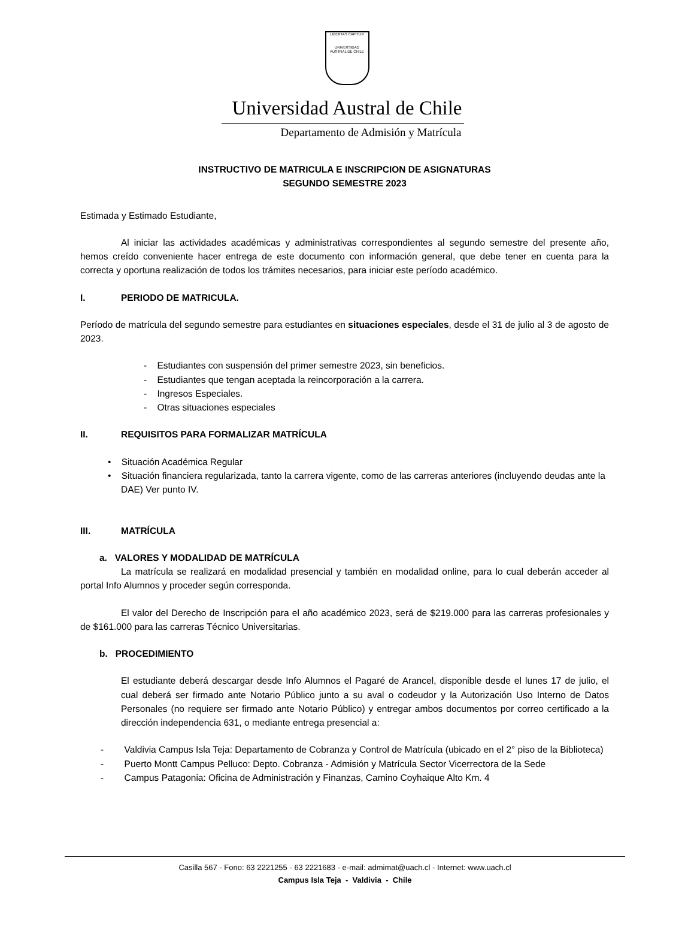LIBERTAS CAPITUR
UNIVERSIDAD AUSTRAL DE CHILE
Universidad Austral de Chile
Departamento de Admisión y Matrícula
INSTRUCTIVO DE MATRICULA E INSCRIPCION DE ASIGNATURAS
SEGUNDO SEMESTRE 2023
Estimada y Estimado Estudiante,
Al iniciar las actividades académicas y administrativas correspondientes al segundo semestre del presente año, hemos creído conveniente hacer entrega de este documento con información general, que debe tener en cuenta para la correcta y oportuna realización de todos los trámites necesarios, para iniciar este período académico.
I. PERIODO DE MATRICULA.
Período de matrícula del segundo semestre para estudiantes en situaciones especiales, desde el 31 de julio al 3 de agosto de 2023.
- Estudiantes con suspensión del primer semestre 2023, sin beneficios.
- Estudiantes que tengan aceptada la reincorporación a la carrera.
- Ingresos Especiales.
- Otras situaciones especiales
II. REQUISITOS PARA FORMALIZAR MATRÍCULA
• Situación Académica Regular
• Situación financiera regularizada, tanto la carrera vigente, como de las carreras anteriores (incluyendo deudas ante la DAE) Ver punto IV.
III. MATRÍCULA
a. VALORES Y MODALIDAD DE MATRÍCULA
La matrícula se realizará en modalidad presencial y también en modalidad online, para lo cual deberán acceder al portal Info Alumnos y proceder según corresponda.
El valor del Derecho de Inscripción para el año académico 2023, será de $219.000 para las carreras profesionales y de $161.000 para las carreras Técnico Universitarias.
b. PROCEDIMIENTO
El estudiante deberá descargar desde Info Alumnos el Pagaré de Arancel, disponible desde el lunes 17 de julio, el cual deberá ser firmado ante Notario Público junto a su aval o codeudor y la Autorización Uso Interno de Datos Personales (no requiere ser firmado ante Notario Público) y entregar ambos documentos por correo certificado a la dirección independencia 631, o mediante entrega presencial a:
- Valdivia Campus Isla Teja: Departamento de Cobranza y Control de Matrícula (ubicado en el 2° piso de la Biblioteca)
- Puerto Montt Campus Pelluco: Depto. Cobranza - Admisión y Matrícula Sector Vicerrectora de la Sede
- Campus Patagonia: Oficina de Administración y Finanzas, Camino Coyhaique Alto Km. 4
Casilla 567 - Fono: 63 2221255 - 63 2221683 - e-mail: admimat@uach.cl - Internet: www.uach.cl
Campus Isla Teja - Valdivia - Chile